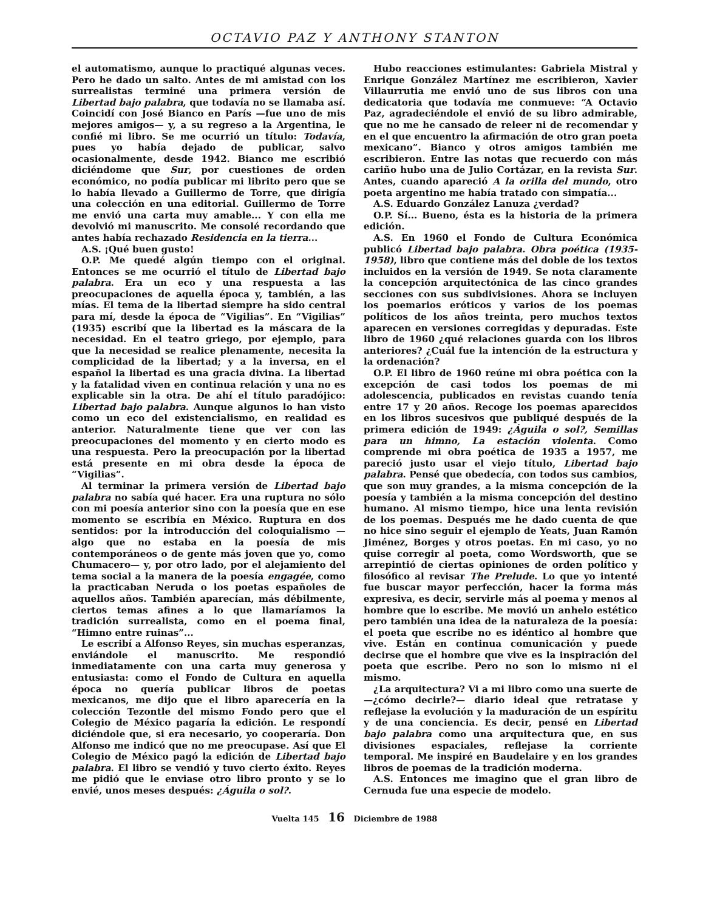OCTAVIO PAZ Y ANTHONY STANTON
el automatismo, aunque lo practiqué algunas veces. Pero he dado un salto. Antes de mi amistad con los surrealistas terminé una primera versión de Libertad bajo palabra, que todavía no se llamaba así. Coincidí con José Bianco en París —fue uno de mis mejores amigos— y, a su regreso a la Argentina, le confié mi libro. Se me ocurrió un título: Todavía, pues yo había dejado de publicar, salvo ocasionalmente, desde 1942. Bianco me escribió diciéndome que Sur, por cuestiones de orden económico, no podía publicar mi librito pero que se lo había llevado a Guillermo de Torre, que dirigía una colección en una editorial. Guillermo de Torre me envió una carta muy amable... Y con ella me devolvió mi manuscrito. Me consolé recordando que antes había rechazado Residencia en la tierra...
A.S. ¡Qué buen gusto!
O.P. Me quedé algún tiempo con el original. Entonces se me ocurrió el título de Libertad bajo palabra. Era un eco y una respuesta a las preocupaciones de aquella época y, también, a las mías. El tema de la libertad siempre ha sido central para mí, desde la época de “Vigilias”. En “Vigilias” (1935) escribí que la libertad es la máscara de la necesidad. En el teatro griego, por ejemplo, para que la necesidad se realice plenamente, necesita la complicidad de la libertad; y a la inversa, en el español la libertad es una gracia divina. La libertad y la fatalidad viven en continua relación y una no es explicable sin la otra. De ahí el título paradójico: Libertad bajo palabra. Aunque algunos lo han visto como un eco del existencialismo, en realidad es anterior. Naturalmente tiene que ver con las preocupaciones del momento y en cierto modo es una respuesta. Pero la preocupación por la libertad está presente en mi obra desde la época de “Vigilias”.
Al terminar la primera versión de Libertad bajo palabra no sabía qué hacer. Era una ruptura no sólo con mi poesía anterior sino con la poesía que en ese momento se escribía en México. Ruptura en dos sentidos: por la introducción del coloquialismo —algo que no estaba en la poesía de mis contemporáneos o de gente más joven que yo, como Chumacero— y, por otro lado, por el alejamiento del tema social a la manera de la poesía engagée, como la practicaban Neruda o los poetas españoles de aquellos años. También aparecían, más débilmente, ciertos temas afines a lo que llamaríamos la tradición surrealista, como en el poema final, “Himno entre ruinas”...
Le escribí a Alfonso Reyes, sin muchas esperanzas, enviándole el manuscrito. Me respondió inmediatamente con una carta muy generosa y entusiasta: como el Fondo de Cultura en aquella época no quería publicar libros de poetas mexicanos, me dijo que el libro aparecería en la colección Tezontle del mismo Fondo pero que el Colegio de México pagaría la edición. Le respondí diciéndole que, si era necesario, yo cooperaría. Don Alfonso me indicó que no me preocupase. Así que El Colegio de México pagó la edición de Libertad bajo palabra. El libro se vendió y tuvo cierto éxito. Reyes me pidió que le enviase otro libro pronto y se lo envié, unos meses después: ¿Águila o sol?.
Hubo reacciones estimulantes: Gabriela Mistral y Enrique González Martínez me escribieron, Xavier Villaurrutia me envió uno de sus libros con una dedicatoria que todavía me conmueve: “A Octavio Paz, agradeciéndole el envió de su libro admirable, que no me he cansado de releer ni de recomendar y en el que encuentro la afirmación de otro gran poeta mexicano”. Bianco y otros amigos también me escribieron. Entre las notas que recuerdo con más cariño hubo una de Julio Cortázar, en la revista Sur. Antes, cuando apareció A la orilla del mundo, otro poeta argentino me había tratado con simpatía...
A.S. Eduardo González Lanuza ¿verdad?
O.P. Sí... Bueno, ésta es la historia de la primera edición.
A.S. En 1960 el Fondo de Cultura Económica publicó Libertad bajo palabra. Obra poética (1935-1958), libro que contiene más del doble de los textos incluidos en la versión de 1949. Se nota claramente la concepción arquitectónica de las cinco grandes secciones con sus subdivisiones. Ahora se incluyen los poemarios eróticos y varios de los poemas políticos de los años treinta, pero muchos textos aparecen en versiones corregidas y depuradas. Este libro de 1960 ¿qué relaciones guarda con los libros anteriores? ¿Cuál fue la intención de la estructura y la ordenación?
O.P. El libro de 1960 reúne mi obra poética con la excepción de casi todos los poemas de mi adolescencia, publicados en revistas cuando tenía entre 17 y 20 años. Recoge los poemas aparecidos en los libros sucesivos que publiqué después de la primera edición de 1949: ¿Águila o sol?, Semillas para un himno, La estación violenta. Como comprende mi obra poética de 1935 a 1957, me pareció justo usar el viejo título, Libertad bajo palabra. Pensé que obedecía, con todos sus cambios, que son muy grandes, a la misma concepción de la poesía y también a la misma concepción del destino humano. Al mismo tiempo, hice una lenta revisión de los poemas. Después me he dado cuenta de que no hice sino seguir el ejemplo de Yeats, Juan Ramón Jiménez, Borges y otros poetas. En mi caso, yo no quise corregir al poeta, como Wordsworth, que se arrepintió de ciertas opiniones de orden político y filosófico al revisar The Prelude. Lo que yo intenté fue buscar mayor perfección, hacer la forma más expresiva, es decir, servirle más al poema y menos al hombre que lo escribe. Me movió un anhelo estético pero también una idea de la naturaleza de la poesía: el poeta que escribe no es idéntico al hombre que vive. Están en continua comunicación y puede decirse que el hombre que vive es la inspiración del poeta que escribe. Pero no son lo mismo ni el mismo.
¿La arquitectura? Vi a mi libro como una suerte de —¿cómo decirle?— diario ideal que retratase y reflejase la evolución y la maduración de un espíritu y de una conciencia. Es decir, pensé en Libertad bajo palabra como una arquitectura que, en sus divisiones espaciales, reflejase la corriente temporal. Me inspiré en Baudelaire y en los grandes libros de poemas de la tradición moderna.
A.S. Entonces me imagino que el gran libro de Cernuda fue una especie de modelo.
Vuelta 145 16 Diciembre de 1988